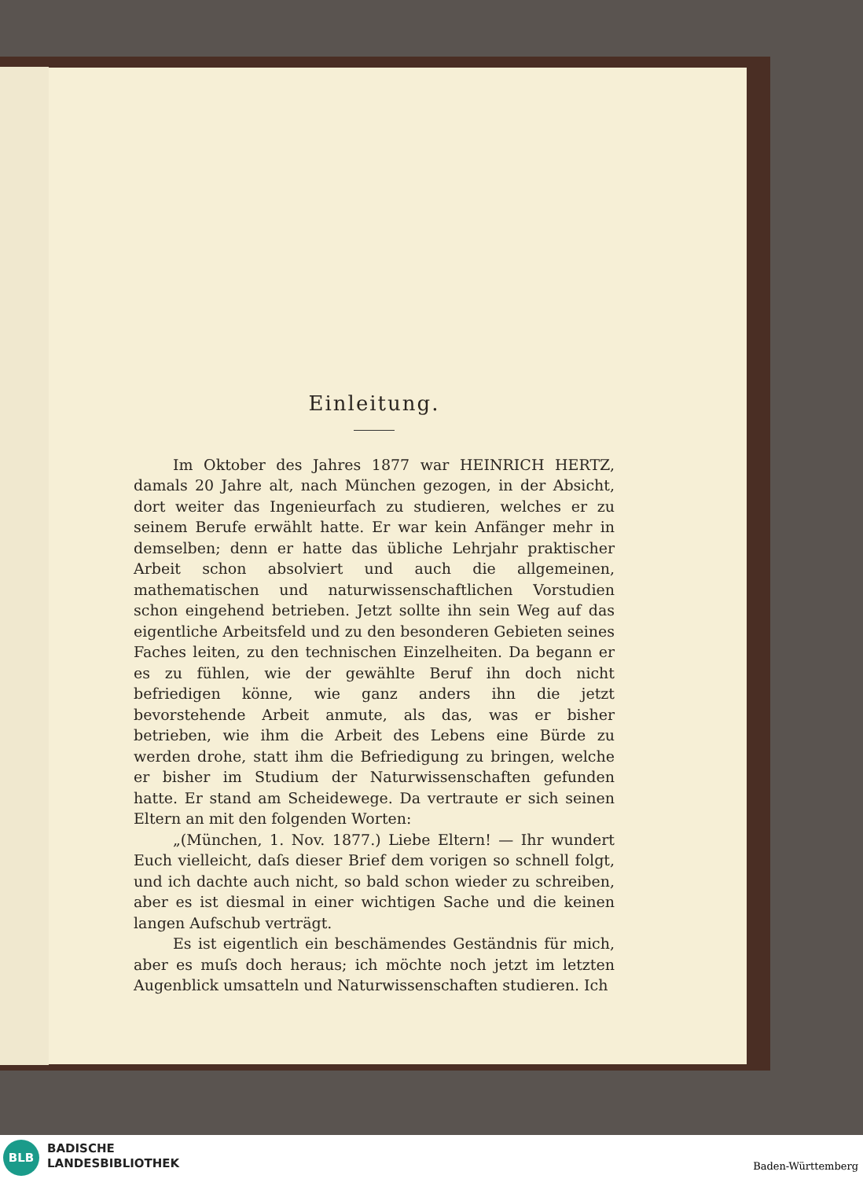Einleitung.
Im Oktober des Jahres 1877 war HEINRICH HERTZ, damals 20 Jahre alt, nach München gezogen, in der Absicht, dort weiter das Ingenieurfach zu studieren, welches er zu seinem Berufe erwählt hatte. Er war kein Anfänger mehr in demselben; denn er hatte das übliche Lehrjahr praktischer Arbeit schon absolviert und auch die allgemeinen, mathematischen und naturwissenschaftlichen Vorstudien schon eingehend betrieben. Jetzt sollte ihn sein Weg auf das eigentliche Arbeitsfeld und zu den besonderen Gebieten seines Faches leiten, zu den technischen Einzelheiten. Da begann er es zu fühlen, wie der gewählte Beruf ihn doch nicht befriedigen könne, wie ganz anders ihn die jetzt bevorstehende Arbeit anmute, als das, was er bisher betrieben, wie ihm die Arbeit des Lebens eine Bürde zu werden drohe, statt ihm die Befriedigung zu bringen, welche er bisher im Studium der Naturwissenschaften gefunden hatte. Er stand am Scheidewege. Da vertraute er sich seinen Eltern an mit den folgenden Worten:
„(München, 1. Nov. 1877.) Liebe Eltern! — Ihr wundert Euch vielleicht, daſs dieser Brief dem vorigen so schnell folgt, und ich dachte auch nicht, so bald schon wieder zu schreiben, aber es ist diesmal in einer wichtigen Sache und die keinen langen Aufschub verträgt.
Es ist eigentlich ein beschämendes Geständnis für mich, aber es muſs doch heraus; ich möchte noch jetzt im letzten Augenblick umsatteln und Naturwissenschaften studieren. Ich
BLB
BADISCHE
LANDESBIBLIOTHEK
Baden-Württemberg